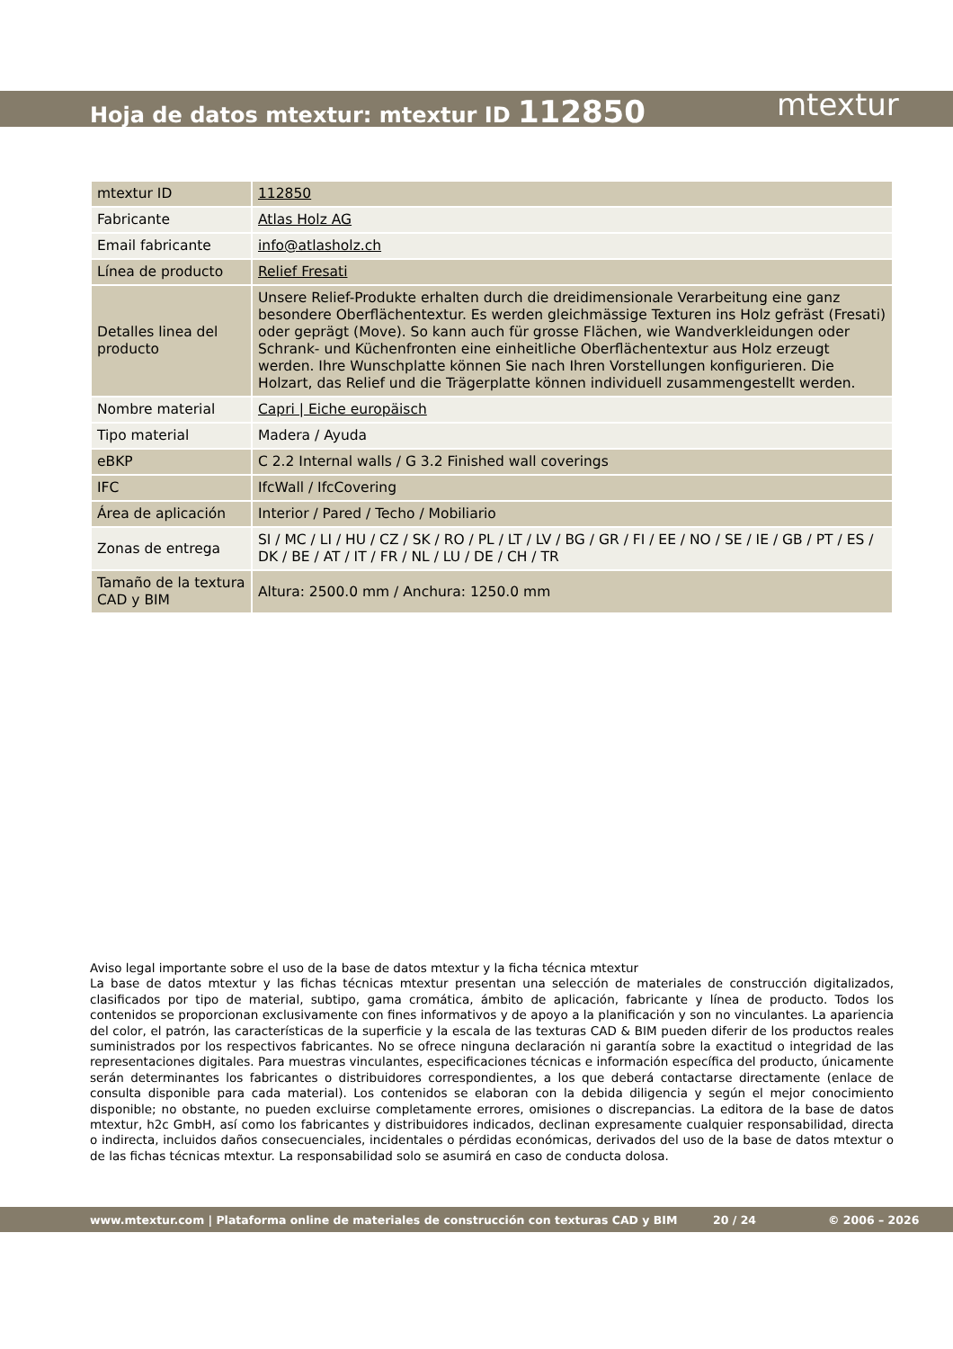Hoja de datos mtextur: mtextur ID 112850 mtextur
| mtextur ID | 112850 |
| Fabricante | Atlas Holz AG |
| Email fabricante | info@atlasholz.ch |
| Línea de producto | Relief Fresati |
| Detalles linea del producto | Unsere Relief-Produkte erhalten durch die dreidimensionale Verarbeitung eine ganz besondere Oberflächentextur. Es werden gleichmässige Texturen ins Holz gefräst (Fresati) oder geprägt (Move). So kann auch für grosse Flächen, wie Wandverkleidungen oder Schrank- und Küchenfronten eine einheitliche Oberflächentextur aus Holz erzeugt werden. Ihre Wunschplatte können Sie nach Ihren Vorstellungen konfigurieren. Die Holzart, das Relief und die Trägerplatte können individuell zusammengestellt werden. |
| Nombre material | Capri / Eiche europäisch |
| Tipo material | Madera / Ayuda |
| eBKP | C 2.2 Internal walls / G 3.2 Finished wall coverings |
| IFC | IfcWall / IfcCovering |
| Área de aplicación | Interior / Pared / Techo / Mobiliario |
| Zonas de entrega | SI / MC / LI / HU / CZ / SK / RO / PL / LT / LV / BG / GR / FI / EE / NO / SE / IE / GB / PT / ES / DK / BE / AT / IT / FR / NL / LU / DE / CH / TR |
| Tamaño de la textura CAD y BIM | Altura: 2500.0 mm / Anchura: 1250.0 mm |
Aviso legal importante sobre el uso de la base de datos mtextur y la ficha técnica mtextur
La base de datos mtextur y las fichas técnicas mtextur presentan una selección de materiales de construcción digitalizados, clasificados por tipo de material, subtipo, gama cromática, ámbito de aplicación, fabricante y línea de producto. Todos los contenidos se proporcionan exclusivamente con fines informativos y de apoyo a la planificación y son no vinculantes. La apariencia del color, el patrón, las características de la superficie y la escala de las texturas CAD & BIM pueden diferir de los productos reales suministrados por los respectivos fabricantes. No se ofrece ninguna declaración ni garantía sobre la exactitud o integridad de las representaciones digitales. Para muestras vinculantes, especificaciones técnicas e información específica del producto, únicamente serán determinantes los fabricantes o distribuidores correspondientes, a los que deberá contactarse directamente (enlace de consulta disponible para cada material). Los contenidos se elaboran con la debida diligencia y según el mejor conocimiento disponible; no obstante, no pueden excluirse completamente errores, omisiones o discrepancias. La editora de la base de datos mtextur, h2c GmbH, así como los fabricantes y distribuidores indicados, declinan expresamente cualquier responsabilidad, directa o indirecta, incluidos daños consecuenciales, incidentales o pérdidas económicas, derivados del uso de la base de datos mtextur o de las fichas técnicas mtextur. La responsabilidad solo se asumirá en caso de conducta dolosa.
www.mtextur.com | Plataforma online de materiales de construcción con texturas CAD y BIM 20 / 24 © 2006 – 2026